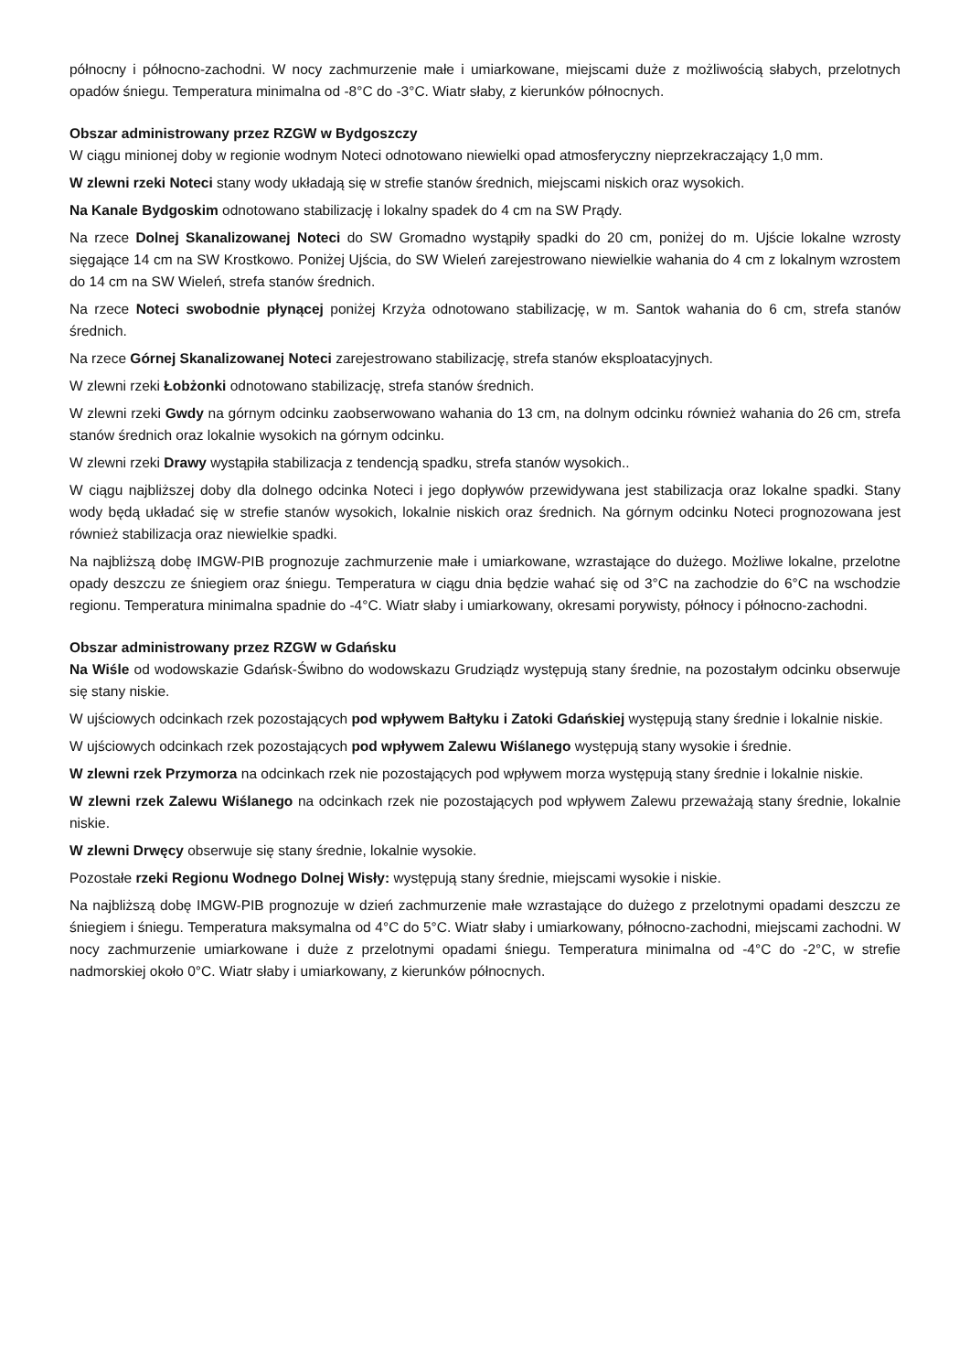północny i północno-zachodni. W nocy zachmurzenie małe i umiarkowane, miejscami duże z możliwością słabych, przelotnych opadów śniegu. Temperatura minimalna od -8°C do -3°C. Wiatr słaby, z kierunków północnych.
Obszar administrowany przez RZGW w Bydgoszczy
W ciągu minionej doby w regionie wodnym Noteci odnotowano niewielki opad atmosferyczny nieprzekraczający 1,0 mm.
W zlewni rzeki Noteci stany wody układają się w strefie stanów średnich, miejscami niskich oraz wysokich.
Na Kanale Bydgoskim odnotowano stabilizację i lokalny spadek do 4 cm na SW Prądy.
Na rzece Dolnej Skanalizowanej Noteci do SW Gromadno wystąpiły spadki do 20 cm, poniżej do m. Ujście lokalne wzrosty sięgające 14 cm na SW Krostkowo. Poniżej Ujścia, do SW Wieleń zarejestrowano niewielkie wahania do 4 cm z lokalnym wzrostem do 14 cm na SW Wieleń, strefa stanów średnich.
Na rzece Noteci swobodnie płynącej poniżej Krzyża odnotowano stabilizację, w m. Santok wahania do 6 cm, strefa stanów średnich.
Na rzece Górnej Skanalizowanej Noteci zarejestrowano stabilizację, strefa stanów eksploatacyjnych.
W zlewni rzeki Łobżonki odnotowano stabilizację, strefa stanów średnich.
W zlewni rzeki Gwdy na górnym odcinku zaobserwowano wahania do 13 cm, na dolnym odcinku również wahania do 26 cm, strefa stanów średnich oraz lokalnie wysokich na górnym odcinku.
W zlewni rzeki Drawy wystąpiła stabilizacja z tendencją spadku, strefa stanów wysokich..
W ciągu najbliższej doby dla dolnego odcinka Noteci i jego dopływów przewidywana jest stabilizacja oraz lokalne spadki. Stany wody będą układać się w strefie stanów wysokich, lokalnie niskich oraz średnich. Na górnym odcinku Noteci prognozowana jest również stabilizacja oraz niewielkie spadki.
Na najbliższą dobę IMGW-PIB prognozuje zachmurzenie małe i umiarkowane, wzrastające do dużego. Możliwe lokalne, przelotne opady deszczu ze śniegiem oraz śniegu. Temperatura w ciągu dnia będzie wahać się od 3°C na zachodzie do 6°C na wschodzie regionu. Temperatura minimalna spadnie do -4°C. Wiatr słaby i umiarkowany, okresami porywisty, północy i północno-zachodni.
Obszar administrowany przez RZGW w Gdańsku
Na Wiśle od wodowskazie Gdańsk-Świbno do wodowskazu Grudziądz występują stany średnie, na pozostałym odcinku obserwuje się stany niskie.
W ujściowych odcinkach rzek pozostających pod wpływem Bałtyku i Zatoki Gdańskiej występują stany średnie i lokalnie niskie.
W ujściowych odcinkach rzek pozostających pod wpływem Zalewu Wiślanego występują stany wysokie i średnie.
W zlewni rzek Przymorza na odcinkach rzek nie pozostających pod wpływem morza występują stany średnie i lokalnie niskie.
W zlewni rzek Zalewu Wiślanego na odcinkach rzek nie pozostających pod wpływem Zalewu przeważają stany średnie, lokalnie niskie.
W zlewni Drwęcy obserwuje się stany średnie, lokalnie wysokie.
Pozostałe rzeki Regionu Wodnego Dolnej Wisły: występują stany średnie, miejscami wysokie i niskie.
Na najbliższą dobę IMGW-PIB prognozuje w dzień zachmurzenie małe wzrastające do dużego z przelotnymi opadami deszczu ze śniegiem i śniegu. Temperatura maksymalna od 4°C do 5°C. Wiatr słaby i umiarkowany, północno-zachodni, miejscami zachodni. W nocy zachmurzenie umiarkowane i duże z przelotnymi opadami śniegu. Temperatura minimalna od -4°C do -2°C, w strefie nadmorskiej około 0°C. Wiatr słaby i umiarkowany, z kierunków północnych.